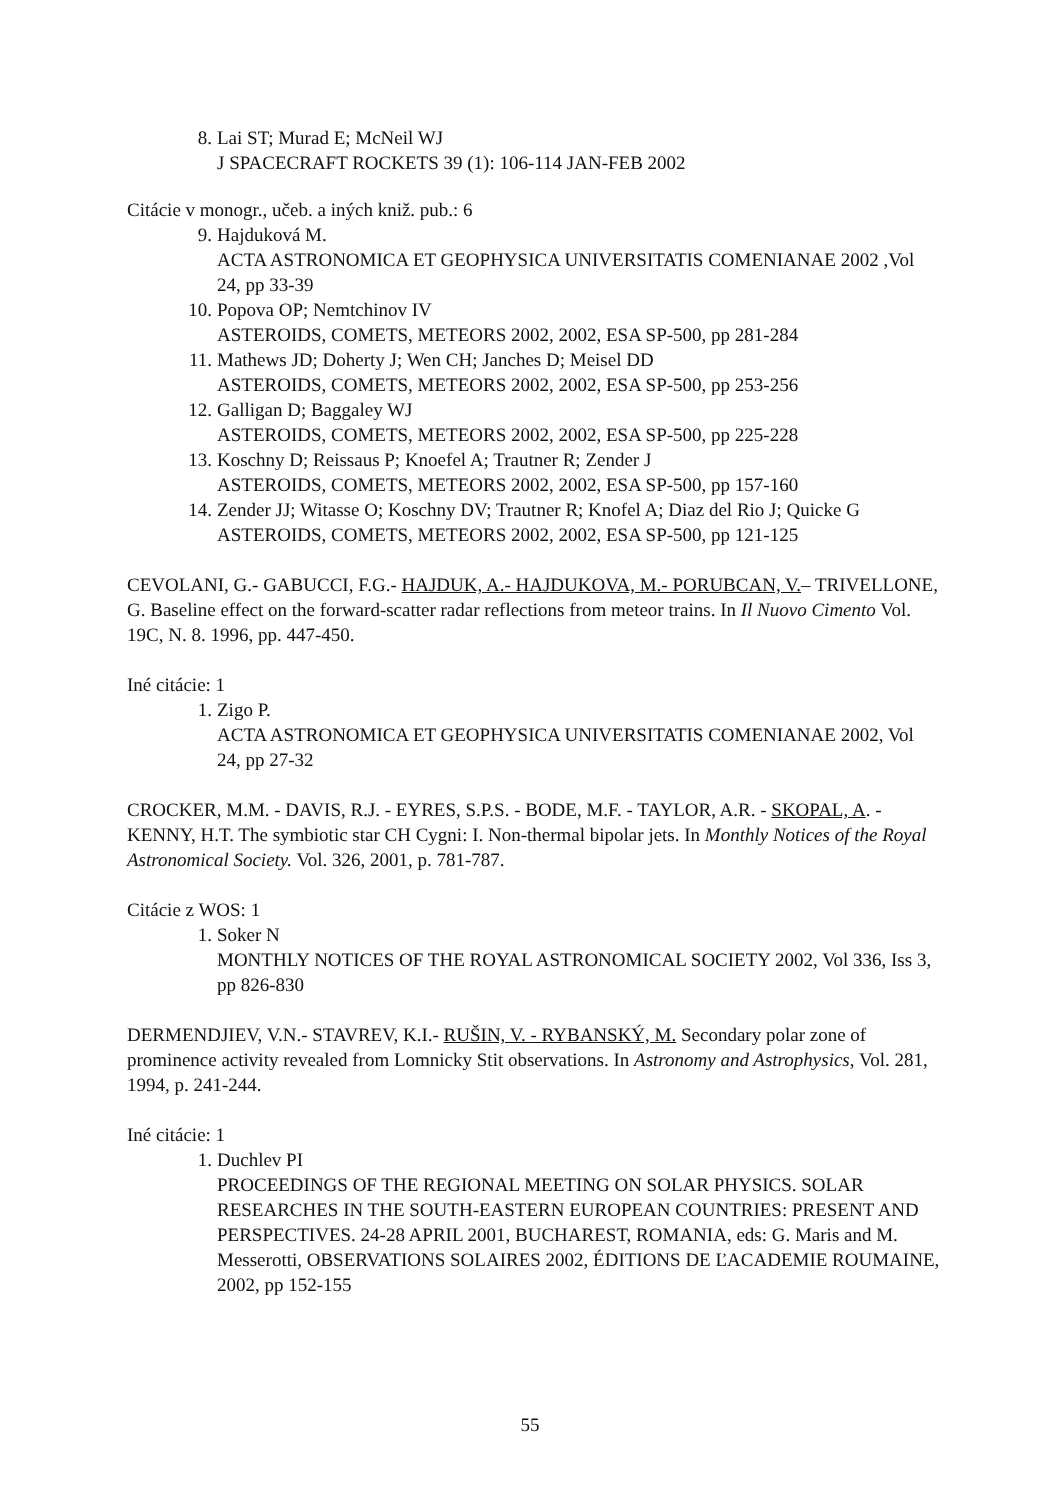8. Lai ST; Murad E; McNeil WJ
J SPACECRAFT ROCKETS 39 (1): 106-114 JAN-FEB 2002
Citácie v monogr., učeb. a iných kniž. pub.: 6
9. Hajduková M.
ACTA ASTRONOMICA ET GEOPHYSICA UNIVERSITATIS COMENIANAE 2002 ,Vol 24, pp 33-39
10. Popova OP; Nemtchinov IV
ASTEROIDS, COMETS, METEORS 2002, 2002, ESA SP-500, pp 281-284
11. Mathews JD; Doherty J; Wen CH; Janches D; Meisel DD
ASTEROIDS, COMETS, METEORS 2002, 2002, ESA SP-500, pp 253-256
12. Galligan D; Baggaley WJ
ASTEROIDS, COMETS, METEORS 2002, 2002, ESA SP-500, pp 225-228
13. Koschny D; Reissaus P; Knoefel A; Trautner R; Zender J
ASTEROIDS, COMETS, METEORS 2002, 2002, ESA SP-500, pp 157-160
14. Zender JJ; Witasse O; Koschny DV; Trautner R; Knofel A; Diaz del Rio J; Quicke G
ASTEROIDS, COMETS, METEORS 2002, 2002, ESA SP-500, pp 121-125
CEVOLANI, G.- GABUCCI, F.G.- HAJDUK, A.- HAJDUKOVA, M.- PORUBCAN, V.– TRIVELLONE, G. Baseline effect on the forward-scatter radar reflections from meteor trains. In Il Nuovo Cimento Vol. 19C, N. 8. 1996, pp. 447-450.
Iné citácie: 1
1. Zigo P.
ACTA ASTRONOMICA ET GEOPHYSICA UNIVERSITATIS COMENIANAE 2002, Vol 24, pp 27-32
CROCKER, M.M. - DAVIS, R.J. - EYRES, S.P.S. - BODE, M.F. - TAYLOR, A.R. - SKOPAL, A. - KENNY, H.T. The symbiotic star CH Cygni: I. Non-thermal bipolar jets. In Monthly Notices of the Royal Astronomical Society. Vol. 326, 2001, p. 781-787.
Citácie z WOS: 1
1. Soker N
MONTHLY NOTICES OF THE ROYAL ASTRONOMICAL SOCIETY 2002, Vol 336, Iss 3, pp 826-830
DERMENDJIEV, V.N.- STAVREV, K.I.- RUŠIN, V. - RYBANSKÝ, M. Secondary polar zone of prominence activity revealed from Lomnicky Stit observations. In Astronomy and Astrophysics, Vol. 281, 1994, p. 241-244.
Iné citácie: 1
1. Duchlev PI
PROCEEDINGS OF THE REGIONAL MEETING ON SOLAR PHYSICS. SOLAR RESEARCHES IN THE SOUTH-EASTERN EUROPEAN COUNTRIES: PRESENT AND PERSPECTIVES. 24-28 APRIL 2001, BUCHAREST, ROMANIA, eds: G. Maris and M. Messerotti, OBSERVATIONS SOLAIRES 2002, ÉDITIONS DE ĽACADEMIE ROUMAINE, 2002, pp 152-155
55